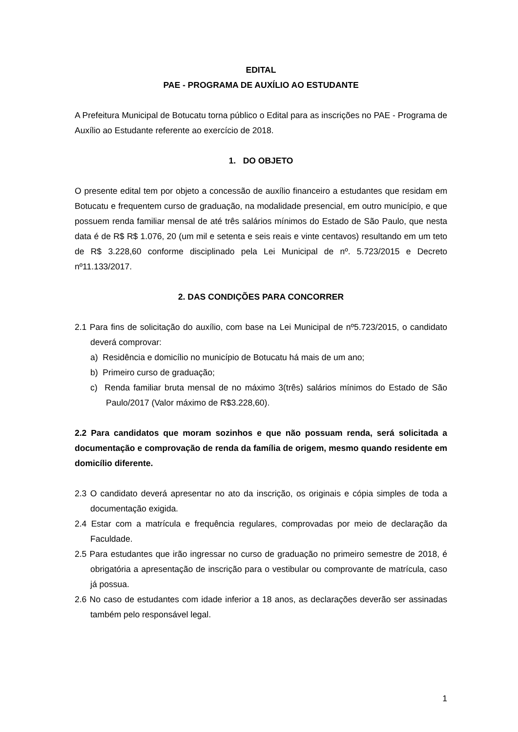EDITAL
PAE - PROGRAMA DE AUXÍLIO AO ESTUDANTE
A Prefeitura Municipal de Botucatu torna público o Edital para as inscrições no PAE - Programa de Auxílio ao Estudante referente ao exercício de 2018.
1. DO OBJETO
O presente edital tem por objeto a concessão de auxílio financeiro a estudantes que residam em Botucatu e frequentem curso de graduação, na modalidade presencial, em outro município, e que possuem renda familiar mensal de até três salários mínimos do Estado de São Paulo, que nesta data é de R$ R$ 1.076, 20 (um mil e setenta e seis reais e vinte centavos) resultando em um teto de R$ 3.228,60 conforme disciplinado pela Lei Municipal de nº. 5.723/2015 e Decreto nº11.133/2017.
2. DAS CONDIÇÕES PARA CONCORRER
2.1 Para fins de solicitação do auxílio, com base na Lei Municipal de nº5.723/2015, o candidato deverá comprovar:
a) Residência e domicílio no município de Botucatu há mais de um ano;
b) Primeiro curso de graduação;
c) Renda familiar bruta mensal de no máximo 3(três) salários mínimos do Estado de São Paulo/2017 (Valor máximo de R$3.228,60).
2.2 Para candidatos que moram sozinhos e que não possuam renda, será solicitada a documentação e comprovação de renda da família de origem, mesmo quando residente em domicílio diferente.
2.3 O candidato deverá apresentar no ato da inscrição, os originais e cópia simples de toda a documentação exigida.
2.4 Estar com a matrícula e frequência regulares, comprovadas por meio de declaração da Faculdade.
2.5 Para estudantes que irão ingressar no curso de graduação no primeiro semestre de 2018, é obrigatória a apresentação de inscrição para o vestibular ou comprovante de matrícula, caso já possua.
2.6 No caso de estudantes com idade inferior a 18 anos, as declarações deverão ser assinadas também pelo responsável legal.
1